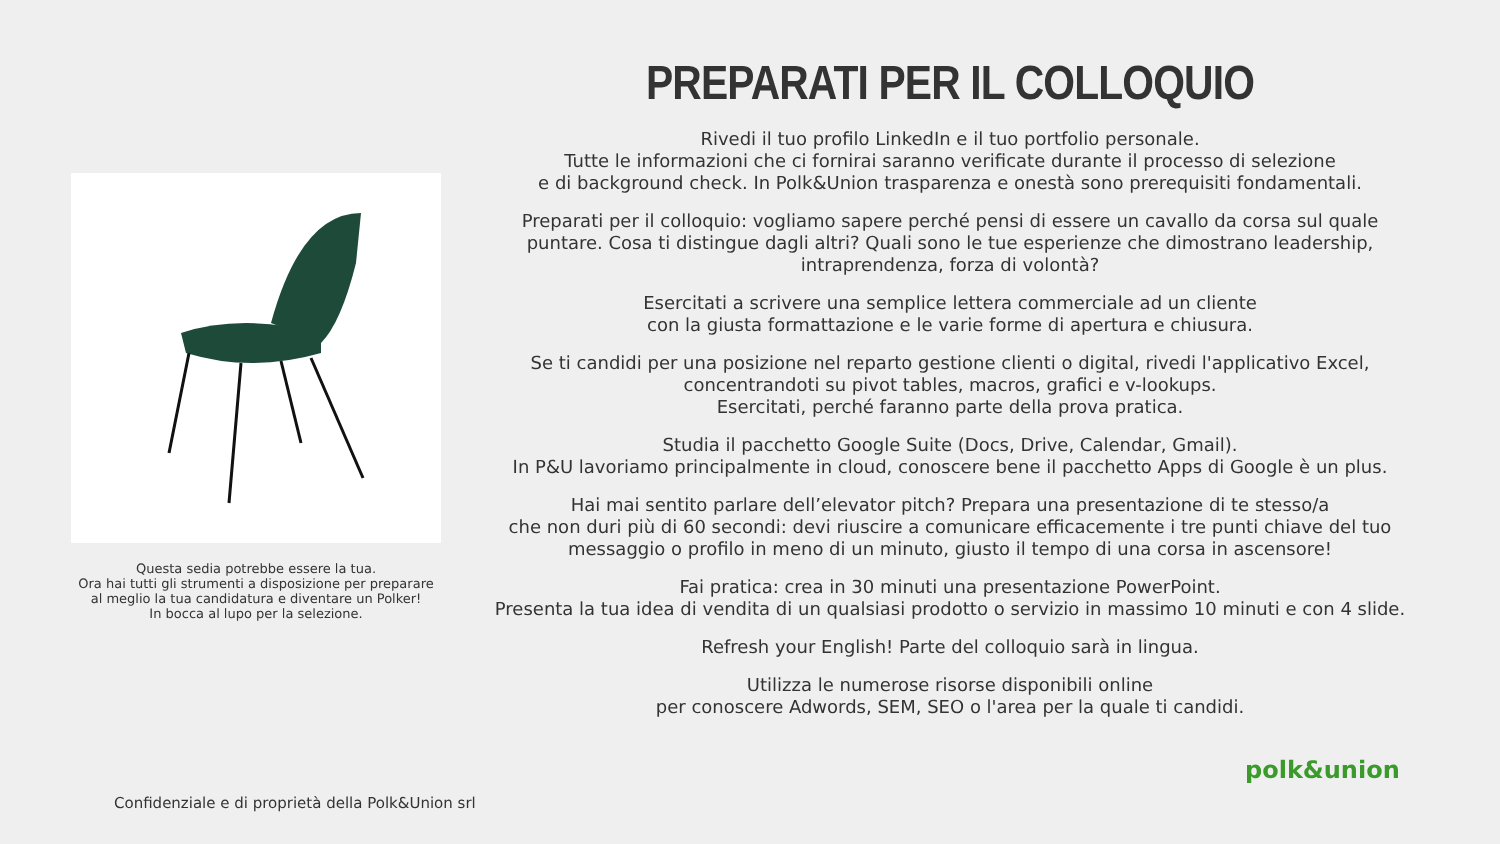PREPARATI PER IL COLLOQUIO
Rivedi il tuo profilo LinkedIn e il tuo portfolio personale.
Tutte le informazioni che ci fornirai saranno verificate durante il processo di selezione
e di background check. In Polk&Union trasparenza e onestà sono prerequisiti fondamentali.
Preparati per il colloquio: vogliamo sapere perché pensi di essere un cavallo da corsa sul quale puntare. Cosa ti distingue dagli altri? Quali sono le tue esperienze che dimostrano leadership, intraprendenza, forza di volontà?
Esercitati a scrivere una semplice lettera commerciale ad un cliente
con la giusta formattazione e le varie forme di apertura e chiusura.
Se ti candidi per una posizione nel reparto gestione clienti o digital, rivedi l'applicativo Excel,
concentrandoti su pivot tables, macros, grafici e v-lookups.
Esercitati, perché faranno parte della prova pratica.
Studia il pacchetto Google Suite (Docs, Drive, Calendar, Gmail).
In P&U lavoriamo principalmente in cloud, conoscere bene il pacchetto Apps di Google è un plus.
Hai mai sentito parlare dell’elevator pitch? Prepara una presentazione di te stesso/a
che non duri più di 60 secondi: devi riuscire a comunicare efficacemente i tre punti chiave del tuo messaggio o profilo in meno di un minuto, giusto il tempo di una corsa in ascensore!
Fai pratica: crea in 30 minuti una presentazione PowerPoint.
Presenta la tua idea di vendita di un qualsiasi prodotto o servizio in massimo 10 minuti e con 4 slide.
Refresh your English! Parte del colloquio sarà in lingua.
Utilizza le numerose risorse disponibili online
per conoscere Adwords, SEM, SEO o l'area per la quale ti candidi.
Questa sedia potrebbe essere la tua.
Ora hai tutti gli strumenti a disposizione per preparare al meglio la tua candidatura e diventare un Polker!
In bocca al lupo per la selezione.
Confidenziale e di proprietà della Polk&Union srl
polk&union